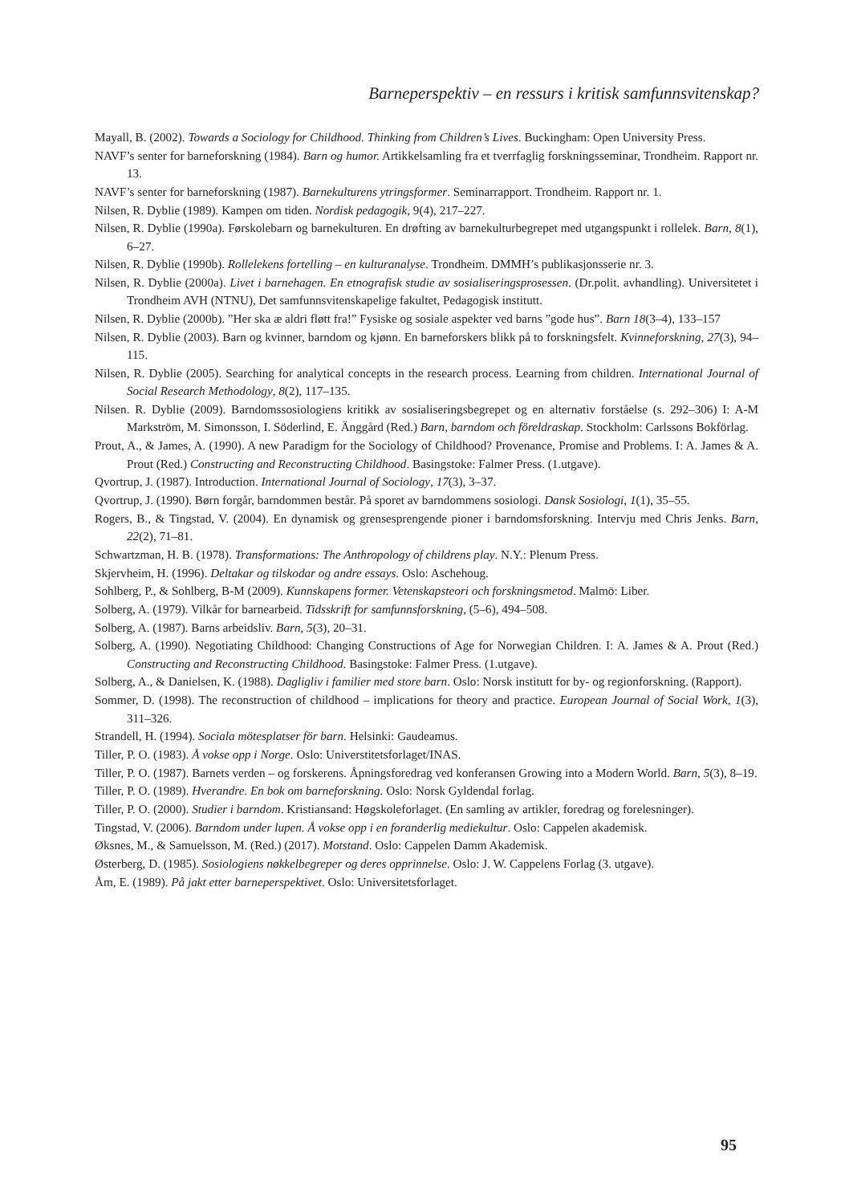Barneperspektiv – en ressurs i kritisk samfunnsvitenskap?
Mayall, B. (2002). Towards a Sociology for Childhood. Thinking from Children’s Lives. Buckingham: Open University Press.
NAVF’s senter for barneforskning (1984). Barn og humor. Artikkelsamling fra et tverrfaglig forskningsseminar, Trondheim. Rapport nr. 13.
NAVF’s senter for barneforskning (1987). Barnekulturens ytringsformer. Seminarrapport. Trondheim. Rapport nr. 1.
Nilsen, R. Dyblie (1989). Kampen om tiden. Nordisk pedagogik, 9(4), 217–227.
Nilsen, R. Dyblie (1990a). Førskolebarn og barnekulturen. En drøfting av barnekulturbegrepet med utgangspunkt i rollelek. Barn, 8(1), 6–27.
Nilsen, R. Dyblie (1990b). Rollelekens fortelling – en kulturanalyse. Trondheim. DMMH’s publikasjonsserie nr. 3.
Nilsen, R. Dyblie (2000a). Livet i barnehagen. En etnografisk studie av sosialiseringsprosessen. (Dr.polit. avhandling). Universitetet i Trondheim AVH (NTNU), Det samfunnsvitenskapelige fakultet, Pedagogisk institutt.
Nilsen, R. Dyblie (2000b). ”Her ska æ aldri fløtt fra!” Fysiske og sosiale aspekter ved barns ”gode hus”. Barn 18(3–4), 133–157
Nilsen, R. Dyblie (2003). Barn og kvinner, barndom og kjønn. En barneforskers blikk på to forskningsfelt. Kvinneforskning, 27(3), 94–115.
Nilsen, R. Dyblie (2005). Searching for analytical concepts in the research process. Learning from children. International Journal of Social Research Methodology, 8(2), 117–135.
Nilsen. R. Dyblie (2009). Barndomssosiologiens kritikk av sosialiseringsbegrepet og en alternativ forståelse (s. 292–306) I: A-M Markström, M. Simonsson, I. Söderlind, E. Änggård (Red.) Barn, barndom och föreldraskap. Stockholm: Carlssons Bokförlag.
Prout, A., & James, A. (1990). A new Paradigm for the Sociology of Childhood? Provenance, Promise and Problems. I: A. James & A. Prout (Red.) Constructing and Reconstructing Childhood. Basingstoke: Falmer Press. (1.utgave).
Qvortrup, J. (1987). Introduction. International Journal of Sociology, 17(3), 3–37.
Qvortrup, J. (1990). Børn forgår, barndommen består. På sporet av barndommens sosiologi. Dansk Sosiologi, 1(1), 35–55.
Rogers, B., & Tingstad, V. (2004). En dynamisk og grensesprengende pioner i barndomsforskning. Intervju med Chris Jenks. Barn, 22(2), 71–81.
Schwartzman, H. B. (1978). Transformations: The Anthropology of childrens play. N.Y.: Plenum Press.
Skjervheim, H. (1996). Deltakar og tilskodar og andre essays. Oslo: Aschehoug.
Sohlberg, P., & Sohlberg, B-M (2009). Kunnskapens former. Vetenskapsteori och forskningsmetod. Malmö: Liber.
Solberg, A. (1979). Vilkår for barnearbeid. Tidsskrift for samfunnsforskning, (5–6), 494–508.
Solberg, A. (1987). Barns arbeidsliv. Barn, 5(3), 20–31.
Solberg, A. (1990). Negotiating Childhood: Changing Constructions of Age for Norwegian Children. I: A. James & A. Prout (Red.) Constructing and Reconstructing Childhood. Basingstoke: Falmer Press. (1.utgave).
Solberg, A., & Danielsen, K. (1988). Dagligliv i familier med store barn. Oslo: Norsk institutt for by- og regionforskning. (Rapport).
Sommer, D. (1998). The reconstruction of childhood – implications for theory and practice. European Journal of Social Work, 1(3), 311–326.
Strandell, H. (1994). Sociala mötesplatser för barn. Helsinki: Gaudeamus.
Tiller, P. O. (1983). Å vokse opp i Norge. Oslo: Universtitetsforlaget/INAS.
Tiller, P. O. (1987). Barnets verden – og forskerens. Åpningsforedrag ved konferansen Growing into a Modern World. Barn, 5(3), 8–19.
Tiller, P. O. (1989). Hverandre. En bok om barneforskning. Oslo: Norsk Gyldendal forlag.
Tiller, P. O. (2000). Studier i barndom. Kristiansand: Høgskoleforlaget. (En samling av artikler, foredrag og forelesninger).
Tingstad, V. (2006). Barndom under lupen. Å vokse opp i en foranderlig mediekultur. Oslo: Cappelen akademisk.
Øksnes, M., & Samuelsson, M. (Red.) (2017). Motstand. Oslo: Cappelen Damm Akademisk.
Østerberg, D. (1985). Sosiologiens nøkkelbegreper og deres opprinnelse. Oslo: J. W. Cappelens Forlag (3. utgave).
Åm, E. (1989). På jakt etter barneperspektivet. Oslo: Universitetsforlaget.
95